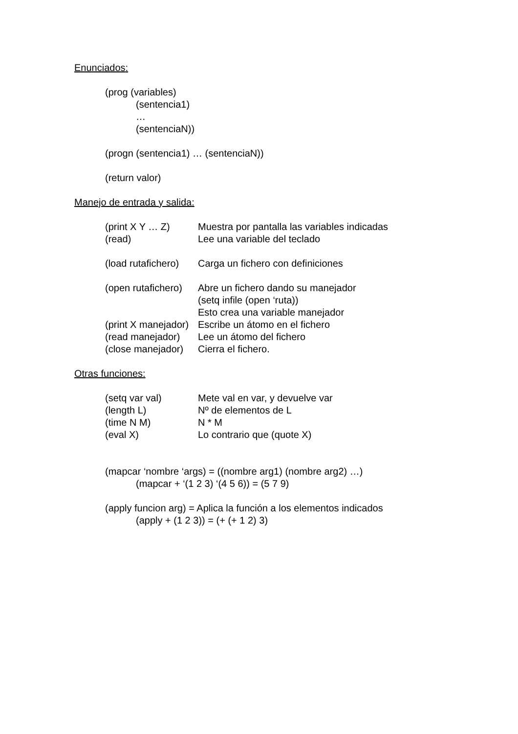Enunciados:
(prog (variables)
(sentencia1)
…
(sentenciaN))
(progn (sentencia1) … (sentenciaN))
(return valor)
Manejo de entrada y salida:
(print X Y … Z) Muestra por pantalla las variables indicadas
(read) Lee una variable del teclado
(load rutafichero) Carga un fichero con definiciones
(open rutafichero) Abre un fichero dando su manejador
(setq infile (open ‘ruta))
Esto crea una variable manejador
(print X manejador) Escribe un átomo en el fichero
(read manejador) Lee un átomo del fichero
(close manejador) Cierra el fichero.
Otras funciones:
(setq var val) Mete val en var, y devuelve var
(length L) Nº de elementos de L
(time N M) N * M
(eval X) Lo contrario que (quote X)
(mapcar ‘nombre ‘args) = ((nombre arg1) (nombre arg2) …)
(mapcar + ‘(1 2 3) ‘(4 5 6)) = (5 7 9)
(apply funcion arg) = Aplica la función a los elementos indicados
(apply + (1 2 3)) = (+ (+ 1 2) 3)